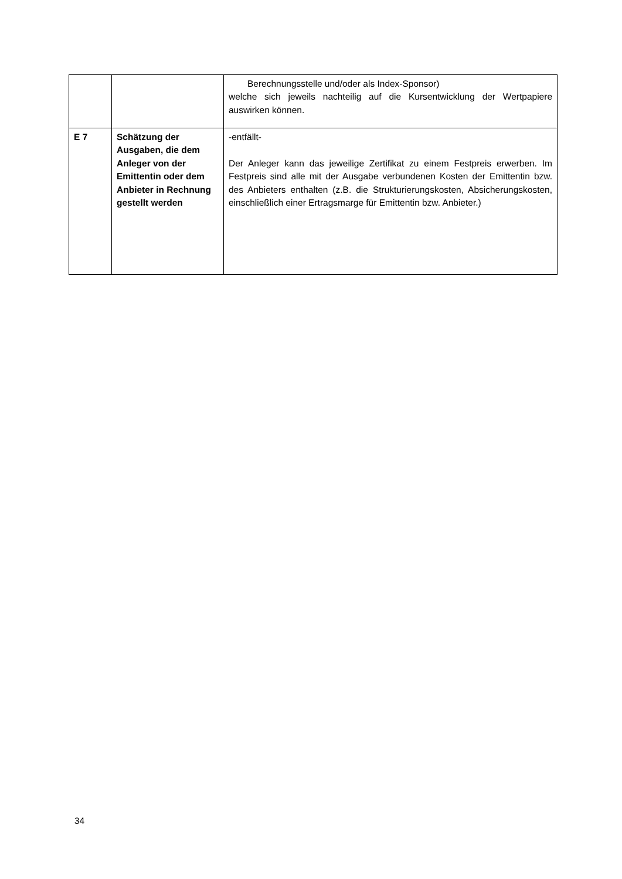| | | Berechnungsstelle und/oder als Index-Sponsor) welche sich jeweils nachteilig auf die Kursentwicklung der Wertpapiere auswirken können. |
| E 7 | Schätzung der Ausgaben, die dem Anleger von der Emittentin oder dem Anbieter in Rechnung gestellt werden | -entfällt- Der Anleger kann das jeweilige Zertifikat zu einem Festpreis erwerben. Im Festpreis sind alle mit der Ausgabe verbundenen Kosten der Emittentin bzw. des Anbieters enthalten (z.B. die Strukturierungskosten, Absicherungskosten, einschließlich einer Ertragsmarge für Emittentin bzw. Anbieter.) |
34